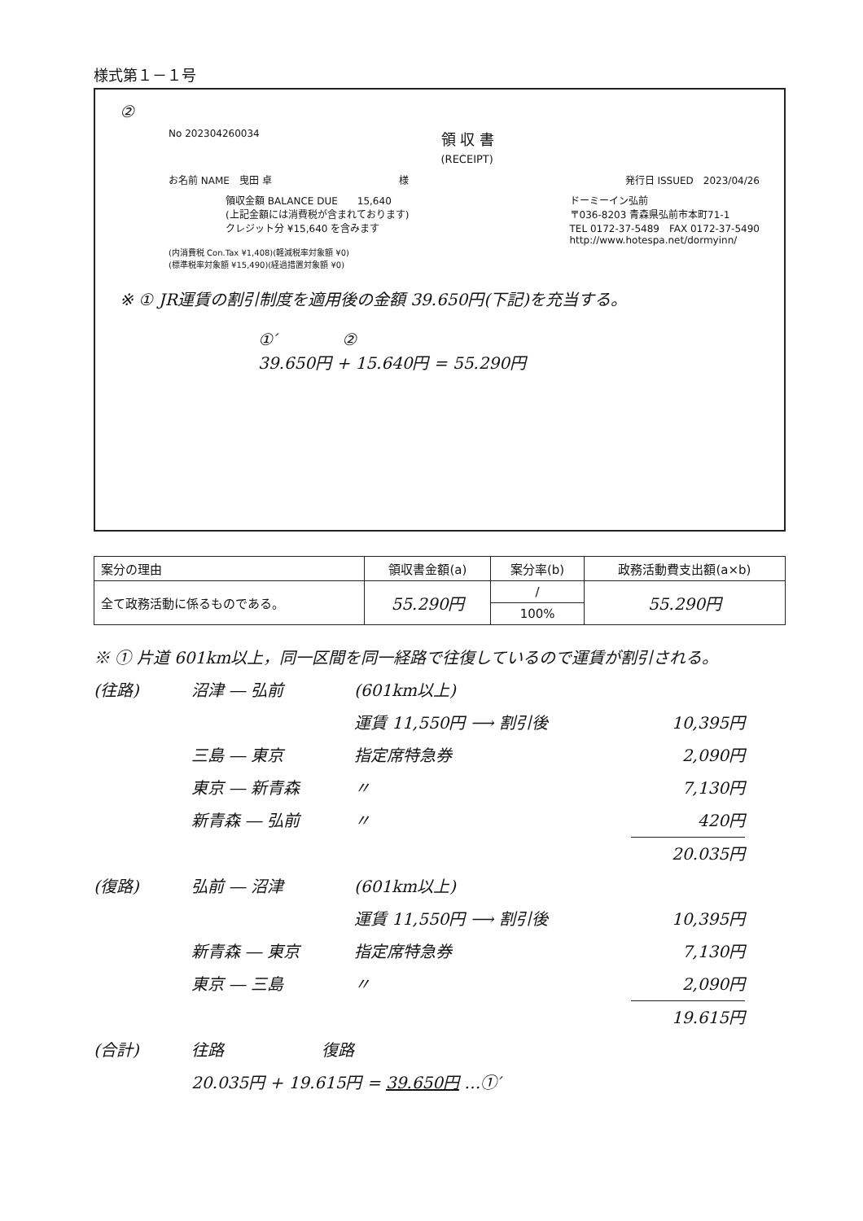様式第１－１号
②
No 202304260034 領 収 書
(RECEIPT)
お名前 NAME　曳田 卓　　　　　　　　　　　　　様 発行日 ISSUED　2023/04/26
領収金額 BALANCE DUE　　15,640
(上記金額には消費税が含まれております)
クレジット分 ¥15,640 を含みます ドーミーイン弘前
〒036-8203 青森県弘前市本町71-1
TEL 0172-37-5489　FAX 0172-37-5490
http://www.hotespa.net/dormyinn/
(内消費税 Con.Tax ¥1,408)(軽減税率対象額 ¥0)
(標準税率対象額 ¥15,490)(経過措置対象額 ¥0)
※ ① JR運賃の割引制度を適用後の金額 39.650円(下記)を充当する。
①′　　　　②
39.650円 + 15.640円 = 55.290円
| 案分の理由 | 領収書金額(a) | 案分率(b) | 政務活動費支出額(a×b) |
| --- | --- | --- | --- |
| 全て政務活動に係るものである。 | 55.290円 | / | 55.290円 |
| | | 100% | |
※ ① 片道 601km以上，同一区間を同一経路で往復しているので運賃が割引される。
(往路) 沼津 ― 弘前 (601km以上)
運賃 11,550円 ⟶ 割引後 10,395円
三島 ― 東京 指定席特急券 2,090円
東京 ― 新青森 〃 7,130円
新青森 ― 弘前 〃 420円
20.035円
(復路) 弘前 ― 沼津 (601km以上)
運賃 11,550円 ⟶ 割引後 10,395円
新青森 ― 東京 指定席特急券 7,130円
東京 ― 三島 〃 2,090円
19.615円
(合計) 往路　　　　　　復路
20.035円 + 19.615円 = 39.650円 …①′